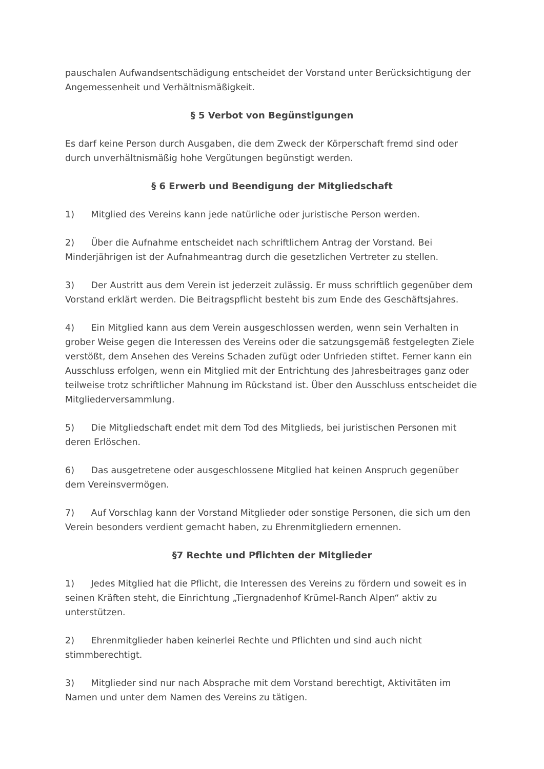pauschalen Aufwandsentschädigung entscheidet der Vorstand unter Berücksichtigung der Angemessenheit und Verhältnismäßigkeit.
§ 5 Verbot von Begünstigungen
Es darf keine Person durch Ausgaben, die dem Zweck der Körperschaft fremd sind oder durch unverhältnismäßig hohe Vergütungen begünstigt werden.
§ 6 Erwerb und Beendigung der Mitgliedschaft
1) Mitglied des Vereins kann jede natürliche oder juristische Person werden.
2) Über die Aufnahme entscheidet nach schriftlichem Antrag der Vorstand. Bei Minderjährigen ist der Aufnahmeantrag durch die gesetzlichen Vertreter zu stellen.
3) Der Austritt aus dem Verein ist jederzeit zulässig. Er muss schriftlich gegenüber dem Vorstand erklärt werden. Die Beitragspflicht besteht bis zum Ende des Geschäftsjahres.
4) Ein Mitglied kann aus dem Verein ausgeschlossen werden, wenn sein Verhalten in grober Weise gegen die Interessen des Vereins oder die satzungsgemäß festgelegten Ziele verstößt, dem Ansehen des Vereins Schaden zufügt oder Unfrieden stiftet. Ferner kann ein Ausschluss erfolgen, wenn ein Mitglied mit der Entrichtung des Jahresbeitrages ganz oder teilweise trotz schriftlicher Mahnung im Rückstand ist. Über den Ausschluss entscheidet die Mitgliederversammlung.
5) Die Mitgliedschaft endet mit dem Tod des Mitglieds, bei juristischen Personen mit deren Erlöschen.
6) Das ausgetretene oder ausgeschlossene Mitglied hat keinen Anspruch gegenüber dem Vereinsvermögen.
7) Auf Vorschlag kann der Vorstand Mitglieder oder sonstige Personen, die sich um den Verein besonders verdient gemacht haben, zu Ehrenmitgliedern ernennen.
§7 Rechte und Pflichten der Mitglieder
1) Jedes Mitglied hat die Pflicht, die Interessen des Vereins zu fördern und soweit es in seinen Kräften steht, die Einrichtung „Tiergnadenhof Krümel-Ranch Alpen“ aktiv zu unterstützen.
2) Ehrenmitglieder haben keinerlei Rechte und Pflichten und sind auch nicht stimmberechtigt.
3) Mitglieder sind nur nach Absprache mit dem Vorstand berechtigt, Aktivitäten im Namen und unter dem Namen des Vereins zu tätigen.